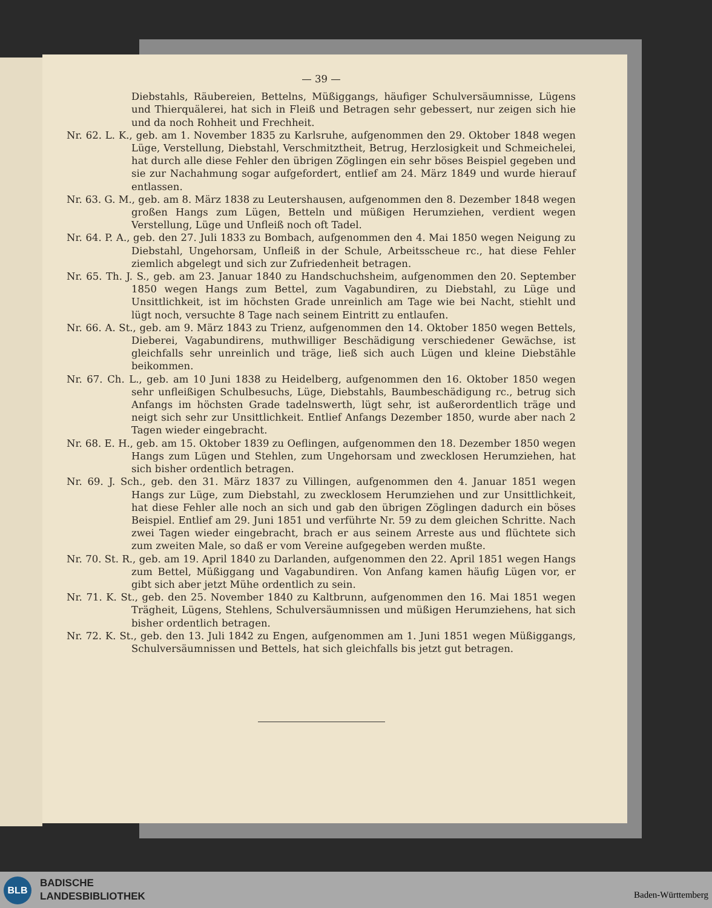— 39 —
Diebstahls, Räubereien, Bettelns, Müßiggangs, häufiger Schulversäumnisse, Lügens und Thierquälerei, hat sich in Fleiß und Betragen sehr gebessert, nur zeigen sich hie und da noch Rohheit und Frechheit.
Nr. 62. L. K., geb. am 1. November 1835 zu Karlsruhe, aufgenommen den 29. Oktober 1848 wegen Lüge, Verstellung, Diebstahl, Verschmitztheit, Betrug, Herzlosigkeit und Schmeichelei, hat durch alle diese Fehler den übrigen Zöglingen ein sehr böses Beispiel gegeben und sie zur Nachahmung sogar aufgefordert, entlief am 24. März 1849 und wurde hierauf entlassen.
Nr. 63. G. M., geb. am 8. März 1838 zu Leutershausen, aufgenommen den 8. Dezember 1848 wegen großen Hangs zum Lügen, Betteln und müßigen Herumziehen, verdient wegen Verstellung, Lüge und Unfleiß noch oft Tadel.
Nr. 64. P. A., geb. den 27. Juli 1833 zu Bombach, aufgenommen den 4. Mai 1850 wegen Neigung zu Diebstahl, Ungehorsam, Unfleiß in der Schule, Arbeitsscheue rc., hat diese Fehler ziemlich abgelegt und sich zur Zufriedenheit betragen.
Nr. 65. Th. J. S., geb. am 23. Januar 1840 zu Handschuchsheim, aufgenommen den 20. September 1850 wegen Hangs zum Bettel, zum Vagabundiren, zu Diebstahl, zu Lüge und Unsittlichkeit, ist im höchsten Grade unreinlich am Tage wie bei Nacht, stiehlt und lügt noch, versuchte 8 Tage nach seinem Eintritt zu entlaufen.
Nr. 66. A. St., geb. am 9. März 1843 zu Trienz, aufgenommen den 14. Oktober 1850 wegen Bettels, Dieberei, Vagabundirens, muthwilliger Beschädigung verschiedener Gewächse, ist gleichfalls sehr unreinlich und träge, ließ sich auch Lügen und kleine Diebstähle beikommen.
Nr. 67. Ch. L., geb. am 10 Juni 1838 zu Heidelberg, aufgenommen den 16. Oktober 1850 wegen sehr unfleißigen Schulbesuchs, Lüge, Diebstahls, Baumbeschädigung rc., betrug sich Anfangs im höchsten Grade tadelnswerth, lügt sehr, ist außerordentlich träge und neigt sich sehr zur Unsittlichkeit. Entlief Anfangs Dezember 1850, wurde aber nach 2 Tagen wieder eingebracht.
Nr. 68. E. H., geb. am 15. Oktober 1839 zu Oeflingen, aufgenommen den 18. Dezember 1850 wegen Hangs zum Lügen und Stehlen, zum Ungehorsam und zwecklosen Herumziehen, hat sich bisher ordentlich betragen.
Nr. 69. J. Sch., geb. den 31. März 1837 zu Villingen, aufgenommen den 4. Januar 1851 wegen Hangs zur Lüge, zum Diebstahl, zu zwecklosem Herumziehen und zur Unsittlichkeit, hat diese Fehler alle noch an sich und gab den übrigen Zöglingen dadurch ein böses Beispiel. Entlief am 29. Juni 1851 und verführte Nr. 59 zu dem gleichen Schritte. Nach zwei Tagen wieder eingebracht, brach er aus seinem Arreste aus und flüchtete sich zum zweiten Male, so daß er vom Vereine aufgegeben werden mußte.
Nr. 70. St. R., geb. am 19. April 1840 zu Darlanden, aufgenommen den 22. April 1851 wegen Hangs zum Bettel, Müßiggang und Vagabundiren. Von Anfang kamen häufig Lügen vor, er gibt sich aber jetzt Mühe ordentlich zu sein.
Nr. 71. K. St., geb. den 25. November 1840 zu Kaltbrunn, aufgenommen den 16. Mai 1851 wegen Trägheit, Lügens, Stehlens, Schulversäumnissen und müßigen Herumziehens, hat sich bisher ordentlich betragen.
Nr. 72. K. St., geb. den 13. Juli 1842 zu Engen, aufgenommen am 1. Juni 1851 wegen Müßiggangs, Schulversäumnissen und Bettels, hat sich gleichfalls bis jetzt gut betragen.
BLB
BADISCHE
LANDESBIBLIOTHEK
Baden-Württemberg